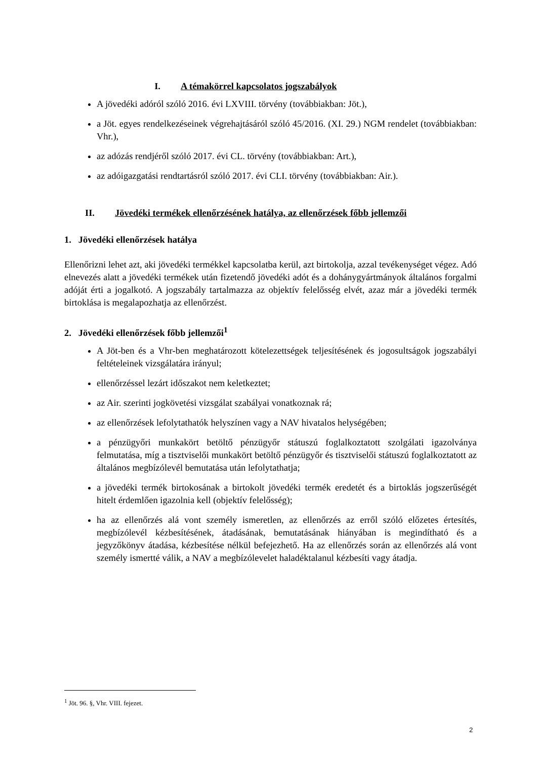I. A témakörrel kapcsolatos jogszabályok
A jövedéki adóról szóló 2016. évi LXVIII. törvény (továbbiakban: Jöt.),
a Jöt. egyes rendelkezéseinek végrehajtásáról szóló 45/2016. (XI. 29.) NGM rendelet (továbbiakban: Vhr.),
az adózás rendjéről szóló 2017. évi CL. törvény (továbbiakban: Art.),
az adóigazgatási rendtartásról szóló 2017. évi CLI. törvény (továbbiakban: Air.).
II. Jövedéki termékek ellenőrzésének hatálya, az ellenőrzések főbb jellemzői
1. Jövedéki ellenőrzések hatálya
Ellenőrizni lehet azt, aki jövedéki termékkel kapcsolatba kerül, azt birtokolja, azzal tevékenységet végez. Adó elnevezés alatt a jövedéki termékek után fizetendő jövedéki adót és a dohánygyártmányok általános forgalmi adóját érti a jogalkotó. A jogszabály tartalmazza az objektív felelősség elvét, azaz már a jövedéki termék birtoklása is megalapozhatja az ellenőrzést.
2. Jövedéki ellenőrzések főbb jellemzői<sup>1</sup>
A Jöt-ben és a Vhr-ben meghatározott kötelezettségek teljesítésének és jogosultságok jogszabályi feltételeinek vizsgálatára irányul;
ellenőrzéssel lezárt időszakot nem keletkeztet;
az Air. szerinti jogkövetési vizsgálat szabályai vonatkoznak rá;
az ellenőrzések lefolytathatók helyszínen vagy a NAV hivatalos helységében;
a pénzügyőri munkakört betöltő pénzügyőr státuszú foglalkoztatott szolgálati igazolványa felmutatása, míg a tisztviselői munkakört betöltő pénzügyőr és tisztviselői státuszú foglalkoztatott az általános megbízólevél bemutatása után lefolytathatja;
a jövedéki termék birtokosának a birtokolt jövedéki termék eredetét és a birtoklás jogszerűségét hitelt érdemlően igazolnia kell (objektív felelősség);
ha az ellenőrzés alá vont személy ismeretlen, az ellenőrzés az erről szóló előzetes értesítés, megbízólevél kézbesítésének, átadásának, bemutatásának hiányában is megindítható és a jegyzőkönyv átadása, kézbesítése nélkül befejezhető. Ha az ellenőrzés során az ellenőrzés alá vont személy ismertté válik, a NAV a megbízólevelet haladéktalanul kézbesíti vagy átadja.
<sup>1</sup> Jöt. 96. §, Vhr. VIII. fejezet.
2